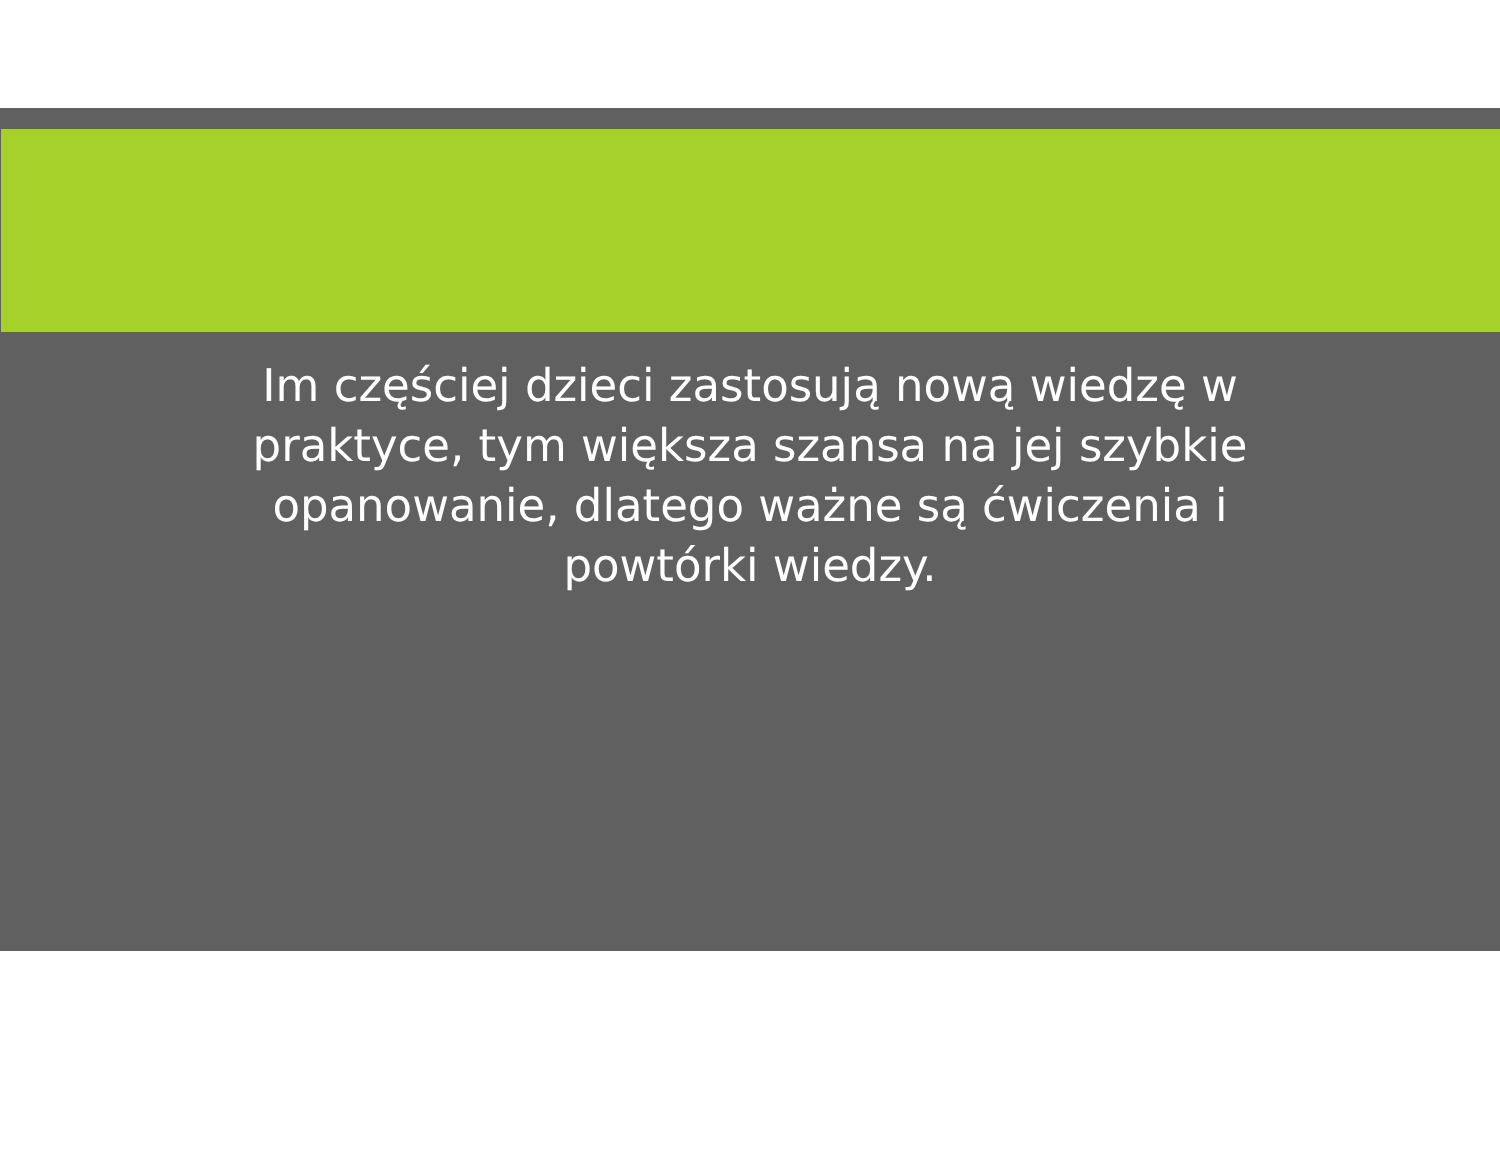Im częściej dzieci zastosują nową wiedzę w praktyce, tym większa szansa na jej szybkie opanowanie, dlatego ważne są ćwiczenia i powtórki wiedzy.